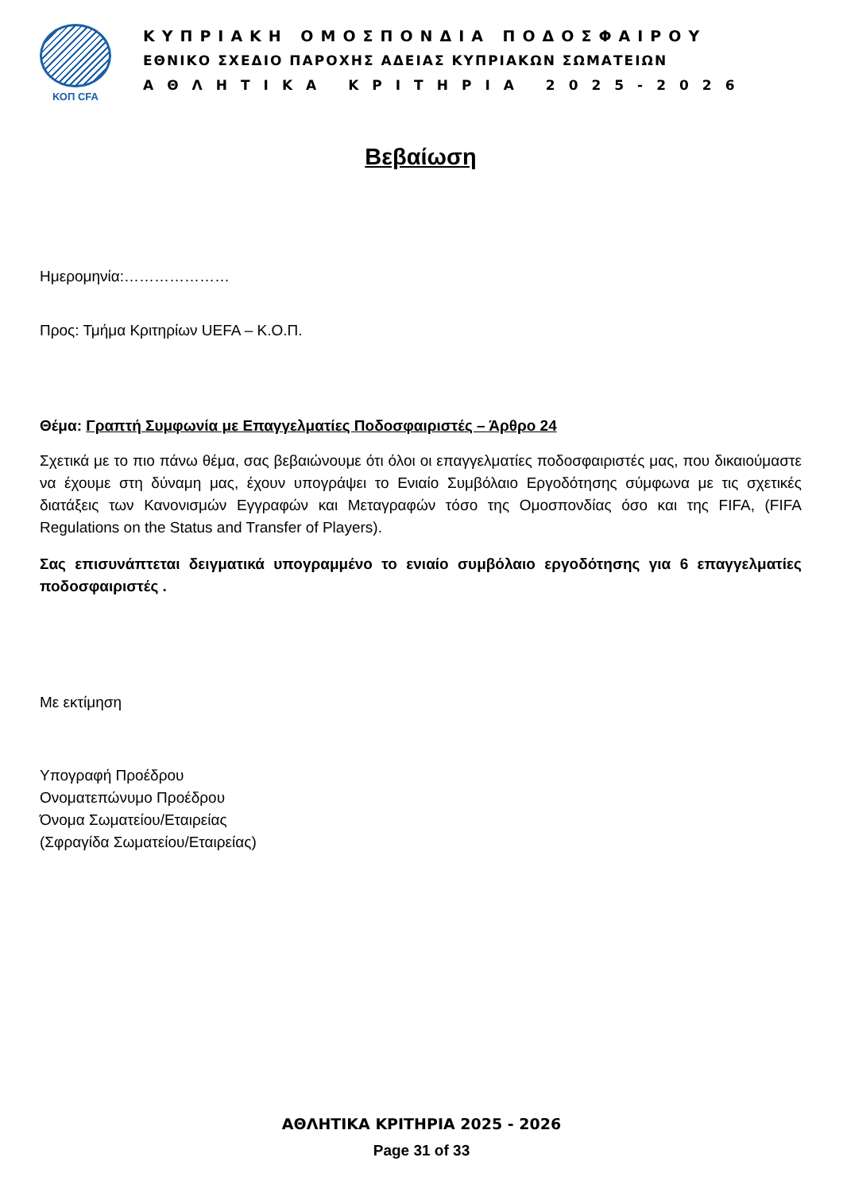ΚΟΠ CFA
ΚΥΠΡΙΑΚΗ ΟΜΟΣΠΟΝΔΙΑ ΠΟΔΟΣΦΑΙΡΟΥ
ΕΘΝΙΚΟ ΣΧΕΔΙΟ ΠΑΡΟΧΗΣ ΑΔΕΙΑΣ ΚΥΠΡΙΑΚΩΝ ΣΩΜΑΤΕΙΩΝ
ΑΘΛΗΤΙΚΑ ΚΡΙΤΗΡΙΑ 2025-2026
Βεβαίωση
Ημερομηνία:…………………
Προς: Τμήμα Κριτηρίων UEFA – Κ.Ο.Π.
Θέμα: Γραπτή Συμφωνία με Επαγγελματίες Ποδοσφαιριστές – Άρθρο 24
Σχετικά με το πιο πάνω θέμα, σας βεβαιώνουμε ότι όλοι οι επαγγελματίες ποδοσφαιριστές μας, που δικαιούμαστε να έχουμε στη δύναμη μας, έχουν υπογράψει το Ενιαίο Συμβόλαιο Εργοδότησης σύμφωνα με τις σχετικές διατάξεις των Κανονισμών Εγγραφών και Μεταγραφών τόσο της Ομοσπονδίας όσο και της FIFA, (FIFA Regulations on the Status and Transfer of Players).
Σας επισυνάπτεται δειγματικά υπογραμμένο το ενιαίο συμβόλαιο εργοδότησης για 6 επαγγελματίες ποδοσφαιριστές .
Με εκτίμηση
Υπογραφή Προέδρου
Ονοματεπώνυμο Προέδρου
Όνομα Σωματείου/Εταιρείας
(Σφραγίδα Σωματείου/Εταιρείας)
ΑΘΛΗΤΙΚΑ ΚΡΙΤΗΡΙΑ 2025 - 2026
Page 31 of 33